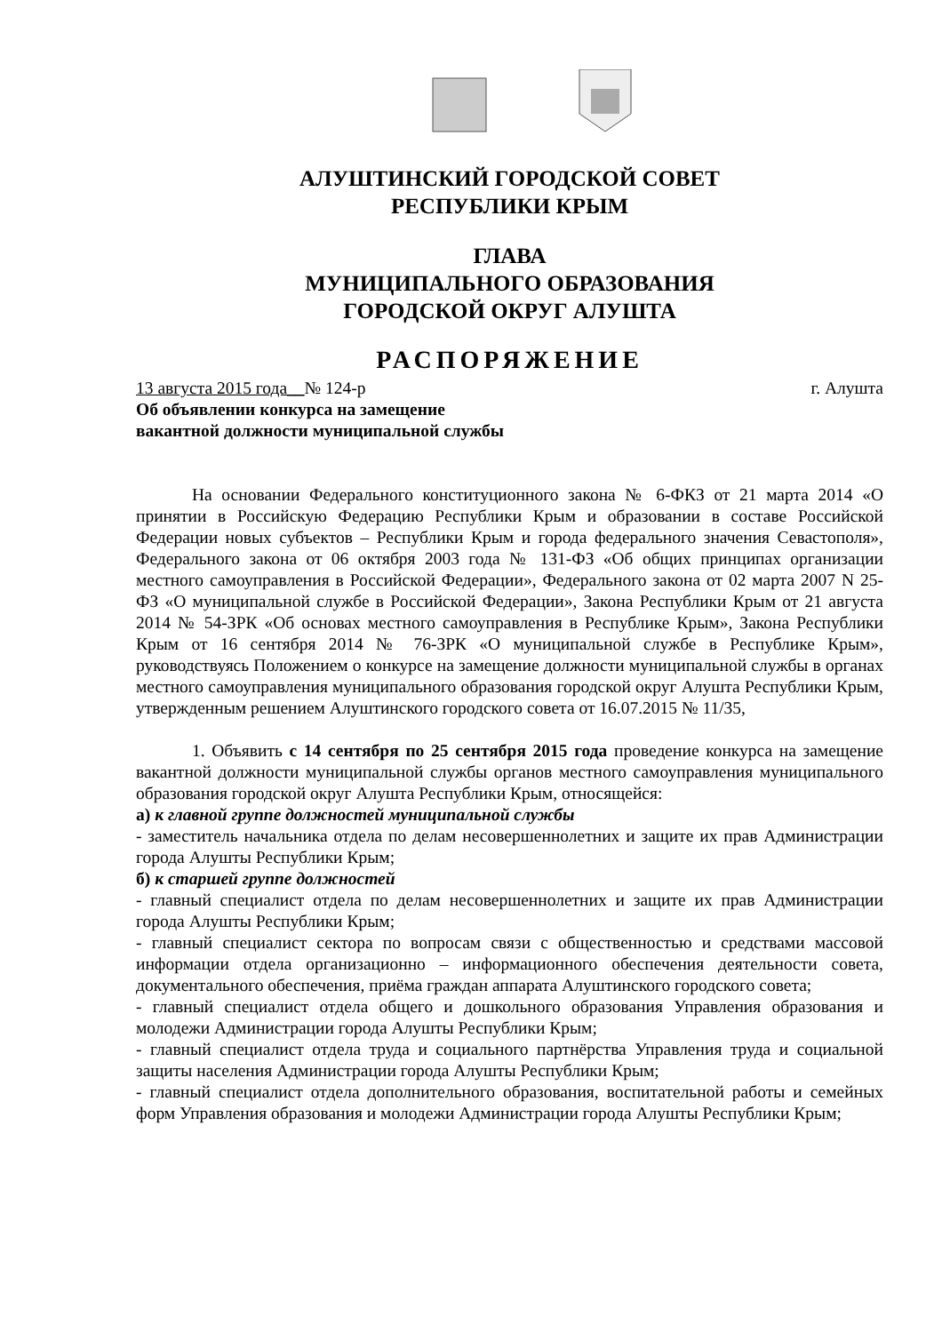АЛУШТИНСКИЙ ГОРОДСКОЙ СОВЕТ
РЕСПУБЛИКИ КРЫМ
ГЛАВА
МУНИЦИПАЛЬНОГО ОБРАЗОВАНИЯ
ГОРОДСКОЙ ОКРУГ АЛУШТА
РАСПОРЯЖЕНИЕ
13 августа 2015 года__№ 124-р г. Алушта
Об объявлении конкурса на замещение
вакантной должности муниципальной службы
На основании Федерального конституционного закона № 6-ФКЗ от 21 марта 2014 «О принятии в Российскую Федерацию Республики Крым и образовании в составе Российской Федерации новых субъектов – Республики Крым и города федерального значения Севастополя», Федерального закона от 06 октября 2003 года № 131-ФЗ «Об общих принципах организации местного самоуправления в Российской Федерации», Федерального закона от 02 марта 2007 N 25-ФЗ «О муниципальной службе в Российской Федерации», Закона Республики Крым от 21 августа 2014 № 54-ЗРК «Об основах местного самоуправления в Республике Крым», Закона Республики Крым от 16 сентября 2014 № 76-ЗРК «О муниципальной службе в Республике Крым», руководствуясь Положением о конкурсе на замещение должности муниципальной службы в органах местного самоуправления муниципального образования городской округ Алушта Республики Крым, утвержденным решением Алуштинского городского совета от 16.07.2015 № 11/35,
1. Объявить с 14 сентября по 25 сентября 2015 года проведение конкурса на замещение вакантной должности муниципальной службы органов местного самоуправления муниципального образования городской округ Алушта Республики Крым, относящейся:
а) к главной группе должностей муниципальной службы
- заместитель начальника отдела по делам несовершеннолетних и защите их прав Администрации города Алушты Республики Крым;
б) к старшей группе должностей
- главный специалист отдела по делам несовершеннолетних и защите их прав Администрации города Алушты Республики Крым;
- главный специалист сектора по вопросам связи с общественностью и средствами массовой информации отдела организационно – информационного обеспечения деятельности совета, документального обеспечения, приёма граждан аппарата Алуштинского городского совета;
- главный специалист отдела общего и дошкольного образования Управления образования и молодежи Администрации города Алушты Республики Крым;
- главный специалист отдела труда и социального партнёрства Управления труда и социальной защиты населения Администрации города Алушты Республики Крым;
- главный специалист отдела дополнительного образования, воспитательной работы и семейных форм Управления образования и молодежи Администрации города Алушты Республики Крым;